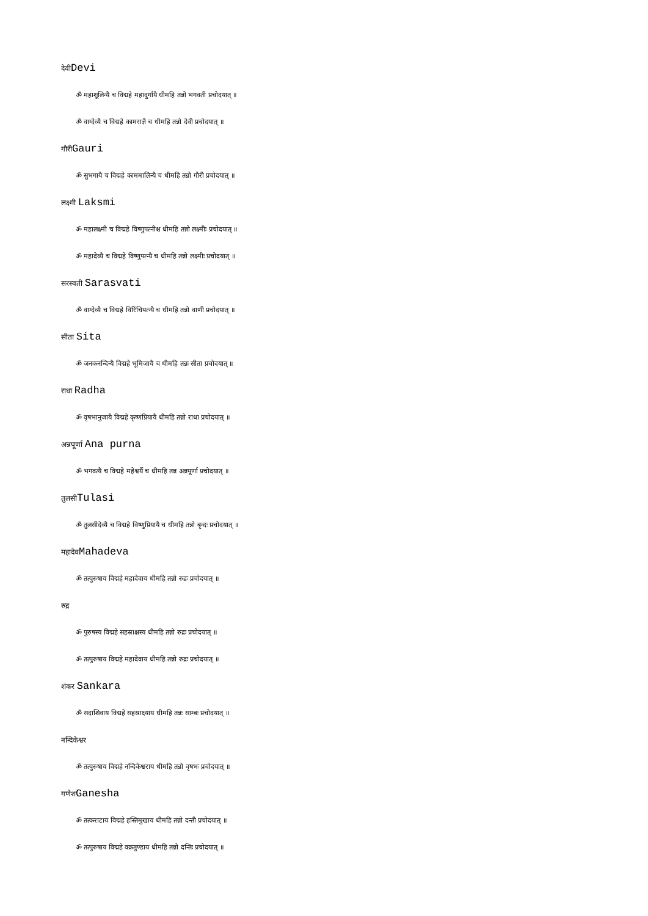देवीDevi
ॐ महाशूलिन्यै च विद्महे महादुर्गायै धीमहि तन्नो भगवती प्रचोदयात् ॥
ॐ वाग्देव्यै च विद्महे कामराज्ञै च धीमहि तन्नो देवी प्रचोदयात् ॥
गौरीGauri
ॐ सुभगायै च विद्महे काममालिन्यै च धीमहि तन्नो गौरी प्रचोदयात् ॥
लक्ष्मी Laksmi
ॐ महालक्ष्मी च विद्महे विष्णुपत्नीश्च धीमहि तन्नो लक्ष्मीः प्रचोदयात् ॥
ॐ महादेव्यै च विद्महे विष्णुपत्न्यै च धीमहि तन्नो लक्ष्मीः प्रचोदयात् ॥
सरस्वती Sarasvati
ॐ वाग्देव्यै च विद्महे विरिंचिपत्न्यै च धीमहि तन्नो वाणी प्रचोदयात् ॥
सीता Sita
ॐ जनकनन्दिन्यै विद्महे भूमिजायै च धीमहि तन्नः सीता प्रचोदयात् ॥
राधा Radha
ॐ वृषभानुजायै विद्महे कृष्णप्रियायै धीमहि तन्नो राधा प्रचोदयात् ॥
अन्नपूर्णा Ana purna
ॐ भगवत्यै च विद्महे महेश्वर्यै च धीमहि तन्न अन्नपूर्णा प्रचोदयात् ॥
तुलसीTulasi
ॐ तुलसीदेव्यै च विद्महे विष्णुप्रियायै च धीमहि तन्नो बृन्दः प्रचोदयात् ॥
महादेवMahadeva
ॐ तत्पुरुषाय विद्महे महादेवाय धीमहि तन्नो रुद्रः प्रचोदयात् ॥
रुद्र
ॐ पुरुषस्य विद्महे सहस्राक्षस्य धीमहि तन्नो रुद्रः प्रचोदयात् ॥
ॐ तत्पुरुषाय विद्महे महादेवाय धीमहि तन्नो रुद्रः प्रचोदयात् ॥
शंकर Sankara
ॐ सदाशिवाय विद्महे सहस्राक्ष्याय धीमहि तन्नः साम्बः प्रचोदयात् ॥
नन्दिकेश्वर
ॐ तत्पुरुषाय विद्महे नन्दिकेश्वराय धीमहि तन्नो वृषभः प्रचोदयात् ॥
गणेशGanesha
ॐ तत्कराटाय विद्महे हस्तिमुखाय धीमहि तन्नो दन्ती प्रचोदयात् ॥
ॐ तत्पुरुषाय विद्महे वक्रतुण्डाय धीमहि तन्नो दन्तिः प्रचोदयात् ॥